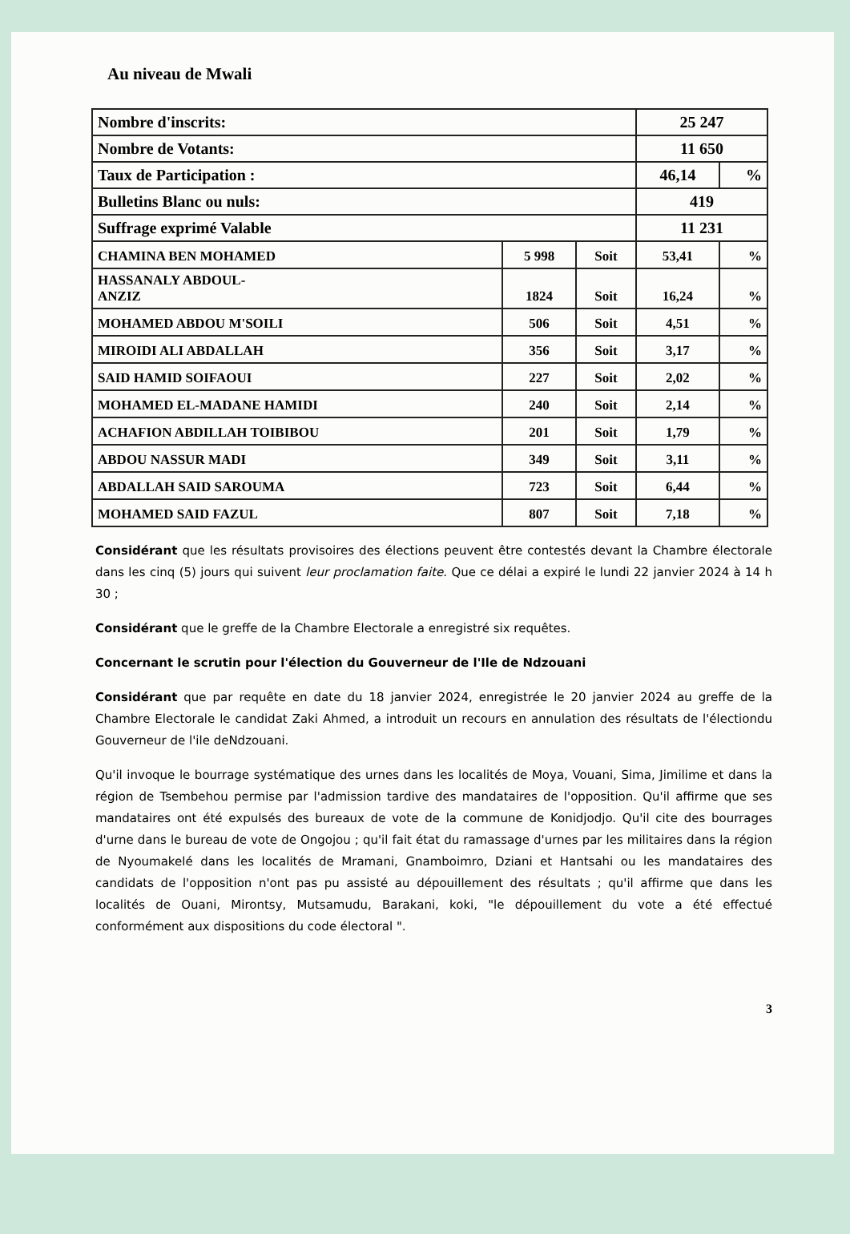Au niveau de Mwali
| Nombre d'inscrits: | | | 25 247 | |
| Nombre de Votants: | | | 11 650 | |
| Taux de Participation : | | | 46,14 | % |
| Bulletins Blanc ou nuls: | | | 419 | |
| Suffrage exprimé Valable | | | 11 231 | |
| CHAMINA BEN MOHAMED | 5 998 | Soit | 53,41 | % |
| HASSANALY ABDOUL- ANZIZ | 1824 | Soit | 16,24 | % |
| MOHAMED ABDOU M'SOILI | 506 | Soit | 4,51 | % |
| MIROIDI ALI ABDALLAH | 356 | Soit | 3,17 | % |
| SAID HAMID SOIFAOUI | 227 | Soit | 2,02 | % |
| MOHAMED EL-MADANE HAMIDI | 240 | Soit | 2,14 | % |
| ACHAFION ABDILLAH TOIBIBOU | 201 | Soit | 1,79 | % |
| ABDOU NASSUR MADI | 349 | Soit | 3,11 | % |
| ABDALLAH SAID SAROUMA | 723 | Soit | 6,44 | % |
| MOHAMED SAID FAZUL | 807 | Soit | 7,18 | % |
Considérant que les résultats provisoires des élections peuvent être contestés devant la Chambre électorale dans les cinq (5) jours qui suivent leur proclamation faite. Que ce délai a expiré le lundi 22 janvier 2024 à 14 h 30 ;
Considérant que le greffe de la Chambre Electorale a enregistré six requêtes.
Concernant le scrutin pour l'élection du Gouverneur de l'Ile de Ndzouani
Considérant que par requête en date du 18 janvier 2024, enregistrée le 20 janvier 2024 au greffe de la Chambre Electorale le candidat Zaki Ahmed, a introduit un recours en annulation des résultats de l'électiondu Gouverneur de l'ile deNdzouani.
Qu'il invoque le bourrage systématique des urnes dans les localités de Moya, Vouani, Sima, Jimilime et dans la région de Tsembehou permise par l'admission tardive des mandataires de l'opposition. Qu'il affirme que ses mandataires ont été expulsés des bureaux de vote de la commune de Konidjodjo. Qu'il cite des bourrages d'urne dans le bureau de vote de Ongojou ; qu'il fait état du ramassage d'urnes par les militaires dans la région de Nyoumakelé dans les localités de Mramani, Gnamboimro, Dziani et Hantsahi ou les mandataires des candidats de l'opposition n'ont pas pu assisté au dépouillement des résultats ; qu'il affirme que dans les localités de Ouani, Mirontsy, Mutsamudu, Barakani, koki, "le dépouillement du vote a été effectué conformément aux dispositions du code électoral ".
3